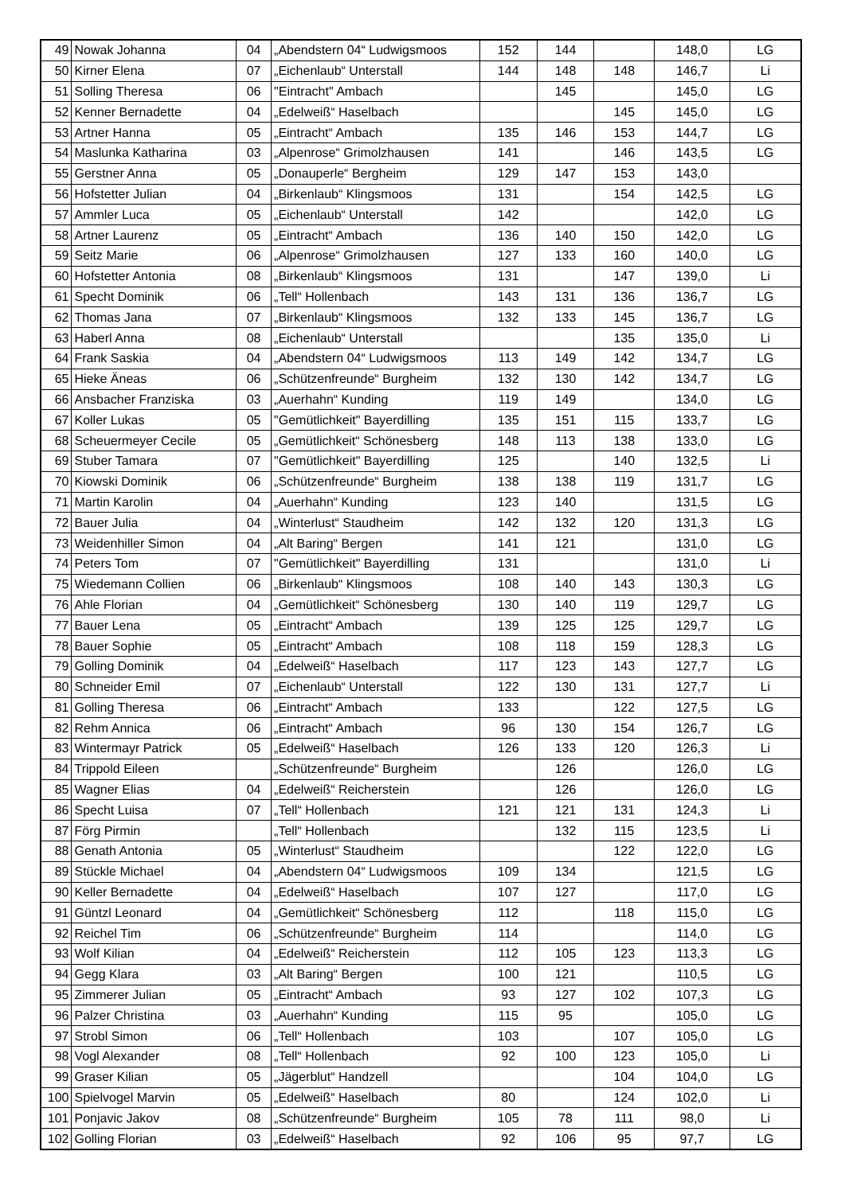| 49 | Nowak Johanna | 04 | „Abendstern 04“ Ludwigsmoos | 152 | 144 | | 148,0 | LG |
| 50 | Kirner Elena | 07 | „Eichenlaub“ Unterstall | 144 | 148 | 148 | 146,7 | Li |
| 51 | Solling Theresa | 06 | "Eintracht" Ambach | | 145 | | 145,0 | LG |
| 52 | Kenner Bernadette | 04 | „Edelweiß“ Haselbach | | | 145 | 145,0 | LG |
| 53 | Artner Hanna | 05 | „Eintracht“ Ambach | 135 | 146 | 153 | 144,7 | LG |
| 54 | Maslunka Katharina | 03 | „Alpenrose“ Grimolzhausen | 141 | | 146 | 143,5 | LG |
| 55 | Gerstner Anna | 05 | „Donauperle“ Bergheim | 129 | 147 | 153 | 143,0 | |
| 56 | Hofstetter Julian | 04 | „Birkenlaub“ Klingsmoos | 131 | | 154 | 142,5 | LG |
| 57 | Ammler Luca | 05 | „Eichenlaub“ Unterstall | 142 | | | 142,0 | LG |
| 58 | Artner Laurenz | 05 | „Eintracht“ Ambach | 136 | 140 | 150 | 142,0 | LG |
| 59 | Seitz Marie | 06 | „Alpenrose“ Grimolzhausen | 127 | 133 | 160 | 140,0 | LG |
| 60 | Hofstetter Antonia | 08 | „Birkenlaub“ Klingsmoos | 131 | | 147 | 139,0 | Li |
| 61 | Specht Dominik | 06 | „Tell“ Hollenbach | 143 | 131 | 136 | 136,7 | LG |
| 62 | Thomas Jana | 07 | „Birkenlaub“ Klingsmoos | 132 | 133 | 145 | 136,7 | LG |
| 63 | Haberl Anna | 08 | „Eichenlaub“ Unterstall | | | 135 | 135,0 | Li |
| 64 | Frank Saskia | 04 | „Abendstern 04“ Ludwigsmoos | 113 | 149 | 142 | 134,7 | LG |
| 65 | Hieke Äneas | 06 | „Schützenfreunde“ Burgheim | 132 | 130 | 142 | 134,7 | LG |
| 66 | Ansbacher Franziska | 03 | „Auerhahn“ Kunding | 119 | 149 | | 134,0 | LG |
| 67 | Koller Lukas | 05 | "Gemütlichkeit" Bayerdilling | 135 | 151 | 115 | 133,7 | LG |
| 68 | Scheuermeyer Cecile | 05 | „Gemütlichkeit“ Schönesberg | 148 | 113 | 138 | 133,0 | LG |
| 69 | Stuber Tamara | 07 | "Gemütlichkeit" Bayerdilling | 125 | | 140 | 132,5 | Li |
| 70 | Kiowski Dominik | 06 | „Schützenfreunde“ Burgheim | 138 | 138 | 119 | 131,7 | LG |
| 71 | Martin Karolin | 04 | „Auerhahn“ Kunding | 123 | 140 | | 131,5 | LG |
| 72 | Bauer Julia | 04 | „Winterlust“ Staudheim | 142 | 132 | 120 | 131,3 | LG |
| 73 | Weidenhiller Simon | 04 | „Alt Baring“ Bergen | 141 | 121 | | 131,0 | LG |
| 74 | Peters Tom | 07 | "Gemütlichkeit" Bayerdilling | 131 | | | 131,0 | Li |
| 75 | Wiedemann Collien | 06 | „Birkenlaub“ Klingsmoos | 108 | 140 | 143 | 130,3 | LG |
| 76 | Ahle Florian | 04 | „Gemütlichkeit“ Schönesberg | 130 | 140 | 119 | 129,7 | LG |
| 77 | Bauer Lena | 05 | „Eintracht“ Ambach | 139 | 125 | 125 | 129,7 | LG |
| 78 | Bauer Sophie | 05 | „Eintracht“ Ambach | 108 | 118 | 159 | 128,3 | LG |
| 79 | Golling Dominik | 04 | „Edelweiß“ Haselbach | 117 | 123 | 143 | 127,7 | LG |
| 80 | Schneider Emil | 07 | „Eichenlaub“ Unterstall | 122 | 130 | 131 | 127,7 | Li |
| 81 | Golling Theresa | 06 | „Eintracht“ Ambach | 133 | | 122 | 127,5 | LG |
| 82 | Rehm Annica | 06 | „Eintracht“ Ambach | 96 | 130 | 154 | 126,7 | LG |
| 83 | Wintermayr Patrick | 05 | „Edelweiß“ Haselbach | 126 | 133 | 120 | 126,3 | Li |
| 84 | Trippold Eileen | | „Schützenfreunde“ Burgheim | | 126 | | 126,0 | LG |
| 85 | Wagner Elias | 04 | „Edelweiß“ Reicherstein | | 126 | | 126,0 | LG |
| 86 | Specht Luisa | 07 | „Tell“ Hollenbach | 121 | 121 | 131 | 124,3 | Li |
| 87 | Förg Pirmin | | „Tell“ Hollenbach | | 132 | 115 | 123,5 | Li |
| 88 | Genath Antonia | 05 | „Winterlust“ Staudheim | | | 122 | 122,0 | LG |
| 89 | Stückle Michael | 04 | „Abendstern 04“ Ludwigsmoos | 109 | 134 | | 121,5 | LG |
| 90 | Keller Bernadette | 04 | „Edelweiß“ Haselbach | 107 | 127 | | 117,0 | LG |
| 91 | Güntzl Leonard | 04 | „Gemütlichkeit“ Schönesberg | 112 | | 118 | 115,0 | LG |
| 92 | Reichel Tim | 06 | „Schützenfreunde“ Burgheim | 114 | | | 114,0 | LG |
| 93 | Wolf Kilian | 04 | „Edelweiß“ Reicherstein | 112 | 105 | 123 | 113,3 | LG |
| 94 | Gegg Klara | 03 | „Alt Baring“ Bergen | 100 | 121 | | 110,5 | LG |
| 95 | Zimmerer Julian | 05 | „Eintracht“ Ambach | 93 | 127 | 102 | 107,3 | LG |
| 96 | Palzer Christina | 03 | „Auerhahn“ Kunding | 115 | 95 | | 105,0 | LG |
| 97 | Strobl Simon | 06 | „Tell“ Hollenbach | 103 | | 107 | 105,0 | LG |
| 98 | Vogl Alexander | 08 | „Tell“ Hollenbach | 92 | 100 | 123 | 105,0 | Li |
| 99 | Graser Kilian | 05 | „Jägerblut“ Handzell | | | 104 | 104,0 | LG |
| 100 | Spielvogel Marvin | 05 | „Edelweiß“ Haselbach | 80 | | 124 | 102,0 | Li |
| 101 | Ponjavic Jakov | 08 | „Schützenfreunde“ Burgheim | 105 | 78 | 111 | 98,0 | Li |
| 102 | Golling Florian | 03 | „Edelweiß“ Haselbach | 92 | 106 | 95 | 97,7 | LG |